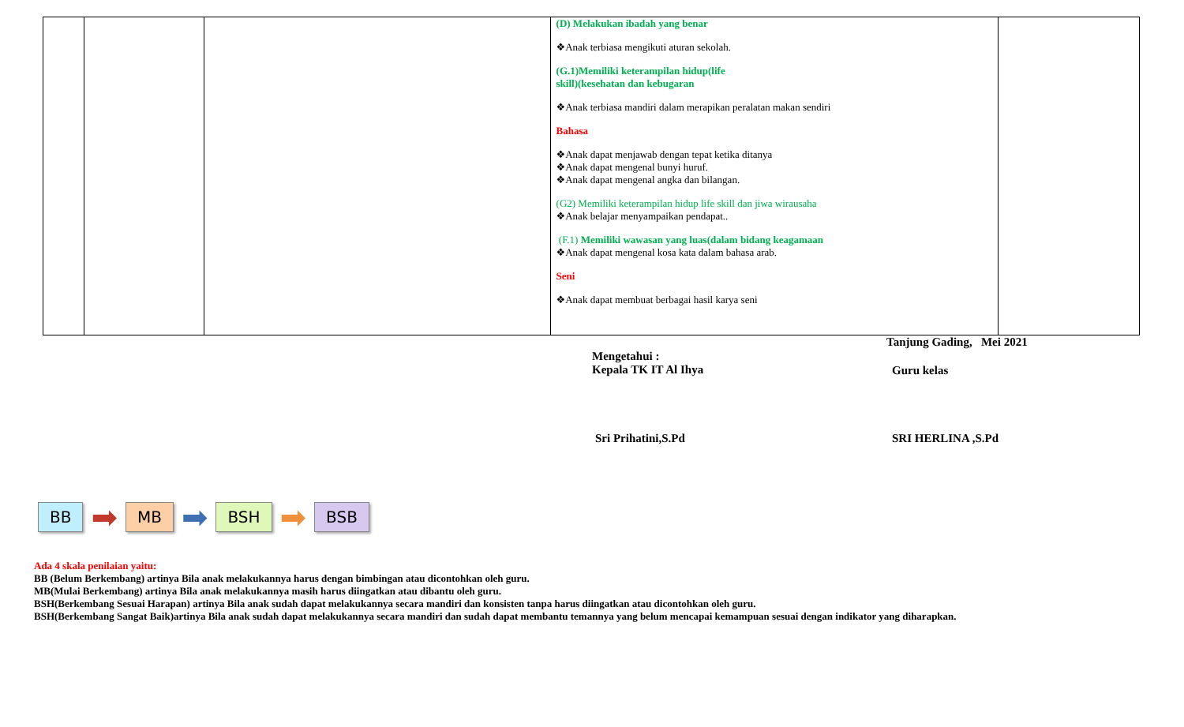| | | | (D) Melakukan ibadah yang benar ❖Anak terbiasa mengikuti aturan sekolah. (G.1)Memiliki keterampilan hidup(life skill)(kesehatan dan kebugaran ❖Anak terbiasa mandiri dalam merapikan peralatan makan sendiri Bahasa ❖Anak dapat menjawab dengan tepat ketika ditanya ❖Anak dapat mengenal bunyi huruf. ❖Anak dapat mengenal angka dan bilangan. (G2) Memiliki keterampilan hidup life skill dan jiwa wirausaha ❖Anak belajar menyampaikan pendapat.. (F.1) Memiliki wawasan yang luas(dalam bidang keagamaan ❖Anak dapat mengenal kosa kata dalam bahasa arab. Seni ❖Anak dapat membuat berbagai hasil karya seni | |
Tanjung Gading, Mei 2021
Mengetahui :
Kepala TK IT Al Ihya
Guru kelas
Sri Prihatini,S.Pd SRI HERLINA ,S.Pd
BB ➡ MB ➡ BSH ➡ BSB
Ada 4 skala penilaian yaitu:
BB (Belum Berkembang) artinya Bila anak melakukannya harus dengan bimbingan atau dicontohkan oleh guru.
MB(Mulai Berkembang) artinya Bila anak melakukannya masih harus diingatkan atau dibantu oleh guru.
BSH(Berkembang Sesuai Harapan) artinya Bila anak sudah dapat melakukannya secara mandiri dan konsisten tanpa harus diingatkan atau dicontohkan oleh guru.
BSH(Berkembang Sangat Baik)artinya Bila anak sudah dapat melakukannya secara mandiri dan sudah dapat membantu temannya yang belum mencapai kemampuan sesuai dengan indikator yang diharapkan.